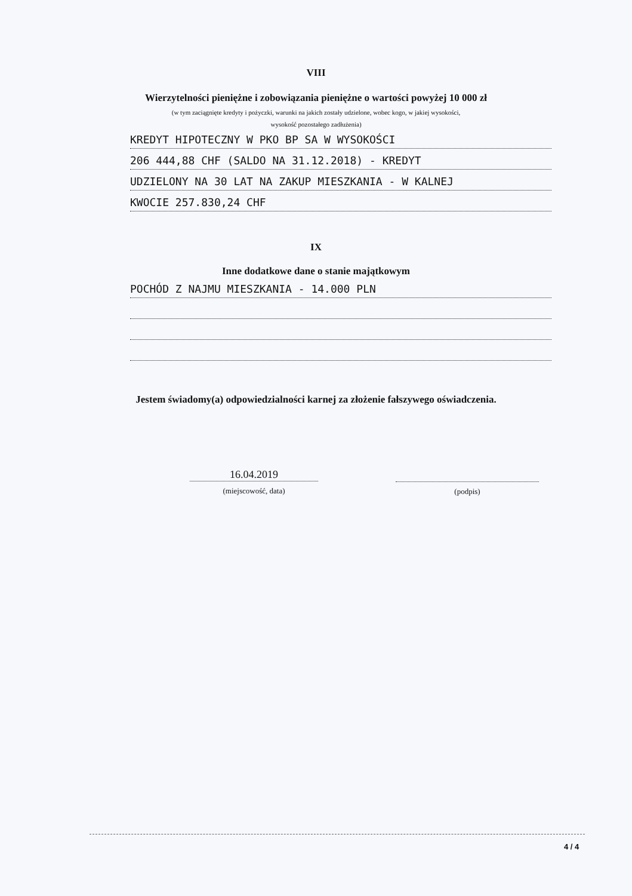VIII
Wierzytelności pieniężne i zobowiązania pieniężne o wartości powyżej 10 000 zł
(w tym zaciągnięte kredyty i pożyczki, warunki na jakich zostały udzielone, wobec kogo, w jakiej wysokości,
wysokość pozostałego zadłużenia)
KREDYT HIPOTECZNY W PKO BP SA W WYSOKOŚCI
206 444,88 CHF (SALDO NA 31.12.2018) - KREDYT
UDZIELONY NA 30 LAT NA ZAKUP MIESZKANIA - W KALNEJ
KWOCIE 257.830,24 CHF
IX
Inne dodatkowe dane o stanie majątkowym
POCHÓD Z NAJMU MIESZKANIA - 14.000 PLN
Jestem świadomy(a) odpowiedzialności karnej za złożenie fałszywego oświadczenia.
16.04.2019
(miejscowość, data)
(podpis)
4 / 4